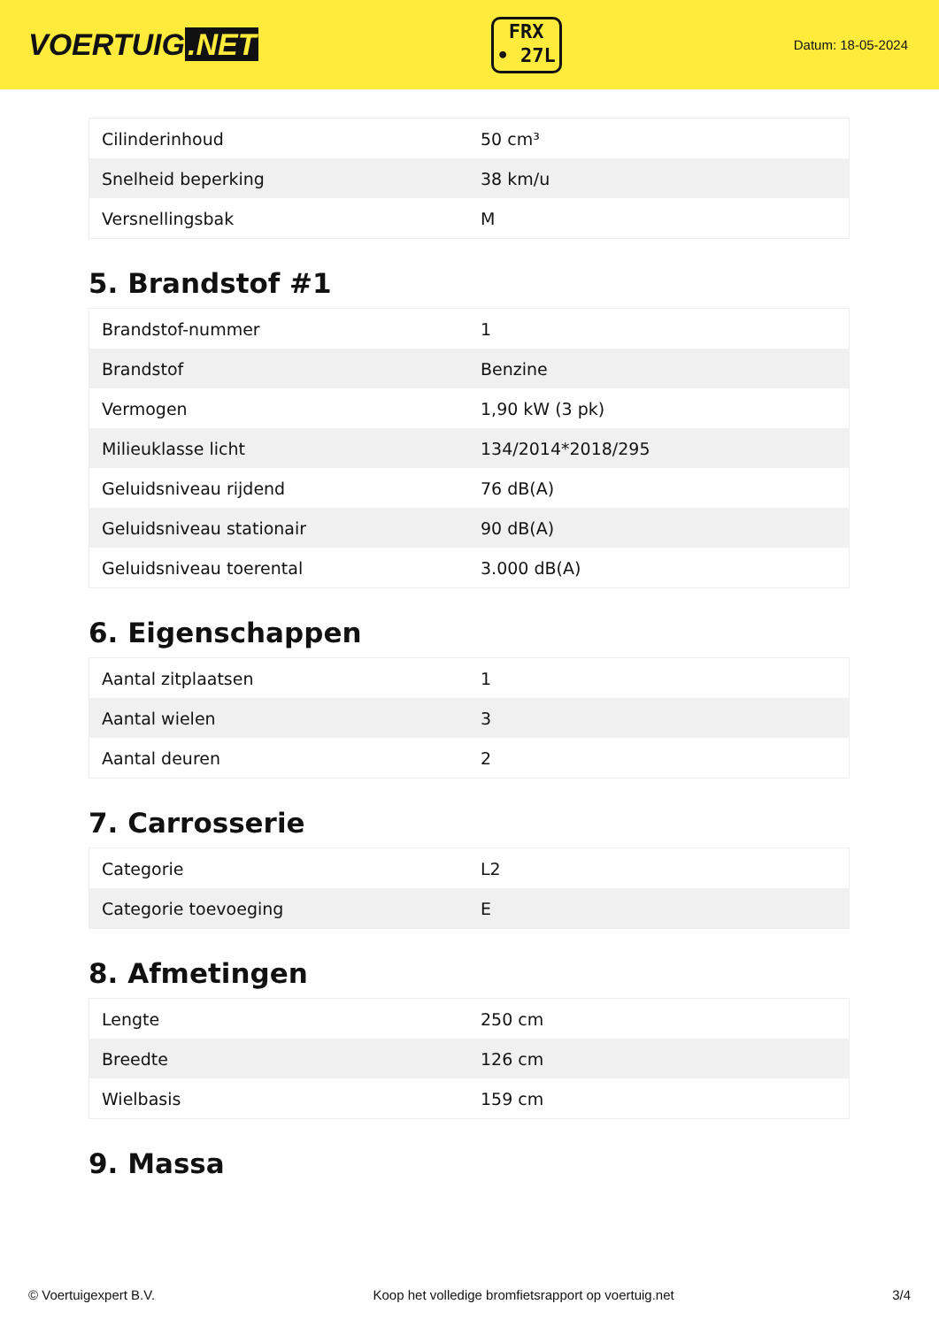VOERTUIG.NET
FRX
• 27L
Datum: 18-05-2024
| Cilinderinhoud | 50 cm³ |
| Snelheid beperking | 38 km/u |
| Versnellingsbak | M |
5. Brandstof #1
| Brandstof-nummer | 1 |
| Brandstof | Benzine |
| Vermogen | 1,90 kW (3 pk) |
| Milieuklasse licht | 134/2014*2018/295 |
| Geluidsniveau rijdend | 76 dB(A) |
| Geluidsniveau stationair | 90 dB(A) |
| Geluidsniveau toerental | 3.000 dB(A) |
6. Eigenschappen
| Aantal zitplaatsen | 1 |
| Aantal wielen | 3 |
| Aantal deuren | 2 |
7. Carrosserie
| Categorie | L2 |
| Categorie toevoeging | E |
8. Afmetingen
| Lengte | 250 cm |
| Breedte | 126 cm |
| Wielbasis | 159 cm |
9. Massa
© Voertuigexpert B.V. Koop het volledige bromfietsrapport op voertuig.net 3/4